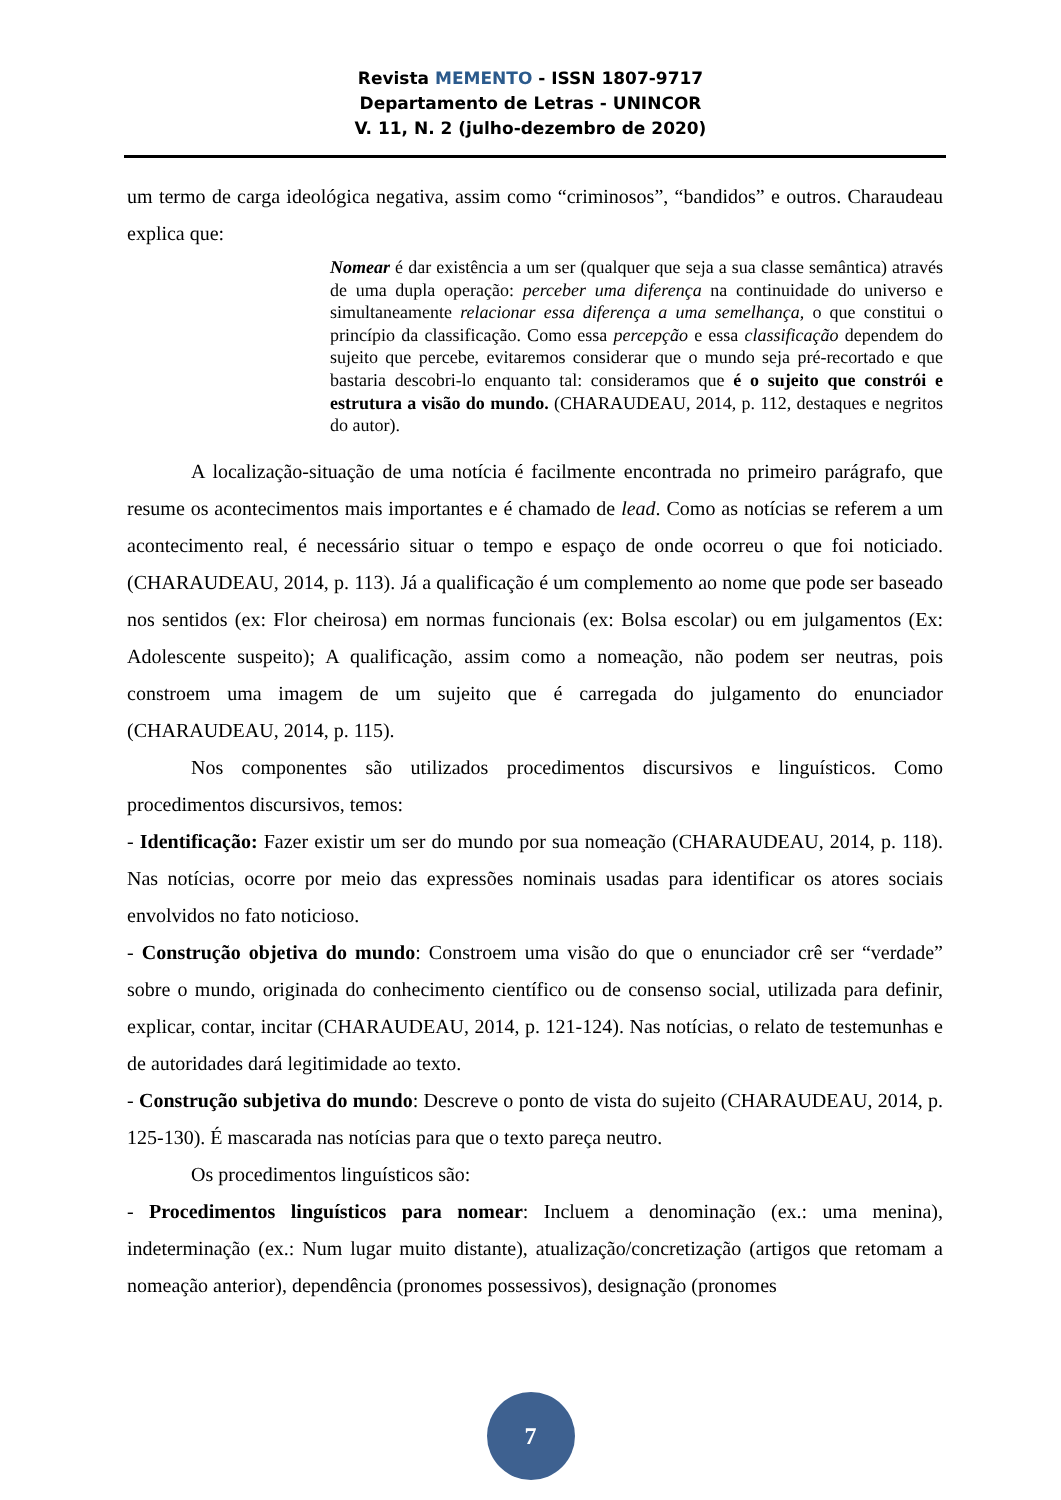Revista MEMENTO - ISSN 1807-9717
Departamento de Letras - UNINCOR
V. 11, N. 2 (julho-dezembro de 2020)
um termo de carga ideológica negativa, assim como “criminosos”, “bandidos” e outros. Charaudeau explica que:
Nomear é dar existência a um ser (qualquer que seja a sua classe semântica) através de uma dupla operação: perceber uma diferença na continuidade do universo e simultaneamente relacionar essa diferença a uma semelhança, o que constitui o princípio da classificação. Como essa percepção e essa classificação dependem do sujeito que percebe, evitaremos considerar que o mundo seja pré-recortado e que bastaria descobri-lo enquanto tal: consideramos que é o sujeito que constrói e estrutura a visão do mundo. (CHARAUDEAU, 2014, p. 112, destaques e negritos do autor).
A localização-situação de uma notícia é facilmente encontrada no primeiro parágrafo, que resume os acontecimentos mais importantes e é chamado de lead. Como as notícias se referem a um acontecimento real, é necessário situar o tempo e espaço de onde ocorreu o que foi noticiado. (CHARAUDEAU, 2014, p. 113). Já a qualificação é um complemento ao nome que pode ser baseado nos sentidos (ex: Flor cheirosa) em normas funcionais (ex: Bolsa escolar) ou em julgamentos (Ex: Adolescente suspeito); A qualificação, assim como a nomeação, não podem ser neutras, pois constroem uma imagem de um sujeito que é carregada do julgamento do enunciador (CHARAUDEAU, 2014, p. 115).
Nos componentes são utilizados procedimentos discursivos e linguísticos. Como procedimentos discursivos, temos:
- Identificação: Fazer existir um ser do mundo por sua nomeação (CHARAUDEAU, 2014, p. 118). Nas notícias, ocorre por meio das expressões nominais usadas para identificar os atores sociais envolvidos no fato noticioso.
- Construção objetiva do mundo: Constroem uma visão do que o enunciador crê ser “verdade” sobre o mundo, originada do conhecimento científico ou de consenso social, utilizada para definir, explicar, contar, incitar (CHARAUDEAU, 2014, p. 121-124). Nas notícias, o relato de testemunhas e de autoridades dará legitimidade ao texto.
- Construção subjetiva do mundo: Descreve o ponto de vista do sujeito (CHARAUDEAU, 2014, p. 125-130). É mascarada nas notícias para que o texto pareça neutro.
Os procedimentos linguísticos são:
- Procedimentos linguísticos para nomear: Incluem a denominação (ex.: uma menina), indeterminação (ex.: Num lugar muito distante), atualização/concretização (artigos que retomam a nomeação anterior), dependência (pronomes possessivos), designação (pronomes
7